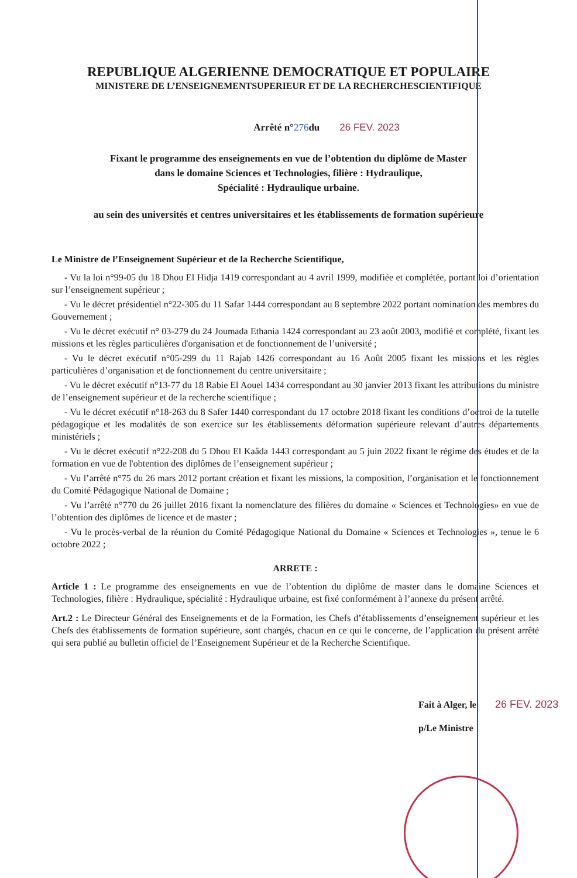REPUBLIQUE ALGERIENNE DEMOCRATIQUE ET POPULAIRE
MINISTERE DE L’ENSEIGNEMENTSUPERIEUR ET DE LA RECHERCHESCIENTIFIQUE
Arrêté n°276du 26 FEV. 2023
Fixant le programme des enseignements en vue de l’obtention du diplôme de Master
dans le domaine Sciences et Technologies, filière : Hydraulique,
Spécialité : Hydraulique urbaine.
au sein des universités et centres universitaires et les établissements de formation supérieure
Le Ministre de l’Enseignement Supérieur et de la Recherche Scientifique,
- Vu la loi n°99-05 du 18 Dhou El Hidja 1419 correspondant au 4 avril 1999, modifiée et complétée, portant loi d’orientation sur l’enseignement supérieur ;
- Vu le décret présidentiel n°22-305 du 11 Safar 1444 correspondant au 8 septembre 2022 portant nomination des membres du Gouvernement ;
- Vu le décret exécutif n° 03-279 du 24 Joumada Ethania 1424 correspondant au 23 août 2003, modifié et complété, fixant les missions et les règles particulières d'organisation et de fonctionnement de l’université ;
- Vu le décret exécutif n°05-299 du 11 Rajab 1426 correspondant au 16 Août 2005 fixant les missions et les règles particulières d’organisation et de fonctionnement du centre universitaire ;
- Vu le décret exécutif n°13-77 du 18 Rabie El Aouel 1434 correspondant au 30 janvier 2013 fixant les attributions du ministre de l’enseignement supérieur et de la recherche scientifique ;
- Vu le décret exécutif n°18-263 du 8 Safer 1440 correspondant du 17 octobre 2018 fixant les conditions d’octroi de la tutelle pédagogique et les modalités de son exercice sur les établissements déformation supérieure relevant d’autres départements ministériels ;
- Vu le décret exécutif n°22-208 du 5 Dhou El Kaâda 1443 correspondant au 5 juin 2022 fixant le régime des études et de la formation en vue de l'obtention des diplômes de l’enseignement supérieur ;
- Vu l’arrêté n°75 du 26 mars 2012 portant création et fixant les missions, la composition, l’organisation et le fonctionnement du Comité Pédagogique National de Domaine ;
- Vu l’arrêté n°770 du 26 juillet 2016 fixant la nomenclature des filières du domaine « Sciences et Technologies» en vue de l’obtention des diplômes de licence et de master ;
- Vu le procès-verbal de la réunion du Comité Pédagogique National du Domaine « Sciences et Technologies », tenue le 6 octobre 2022 ;
ARRETE :
Article 1 : Le programme des enseignements en vue de l’obtention du diplôme de master dans le domaine Sciences et Technologies, filière : Hydraulique, spécialité : Hydraulique urbaine, est fixé conformément à l’annexe du présent arrêté.
Art.2 : Le Directeur Général des Enseignements et de la Formation, les Chefs d’établissements d’enseignement supérieur et les Chefs des établissements de formation supérieure, sont chargés, chacun en ce qui le concerne, de l’application du présent arrêté qui sera publié au bulletin officiel de l’Enseignement Supérieur et de la Recherche Scientifique.
Fait à Alger, le 26 FEV. 2023
p/Le Ministre